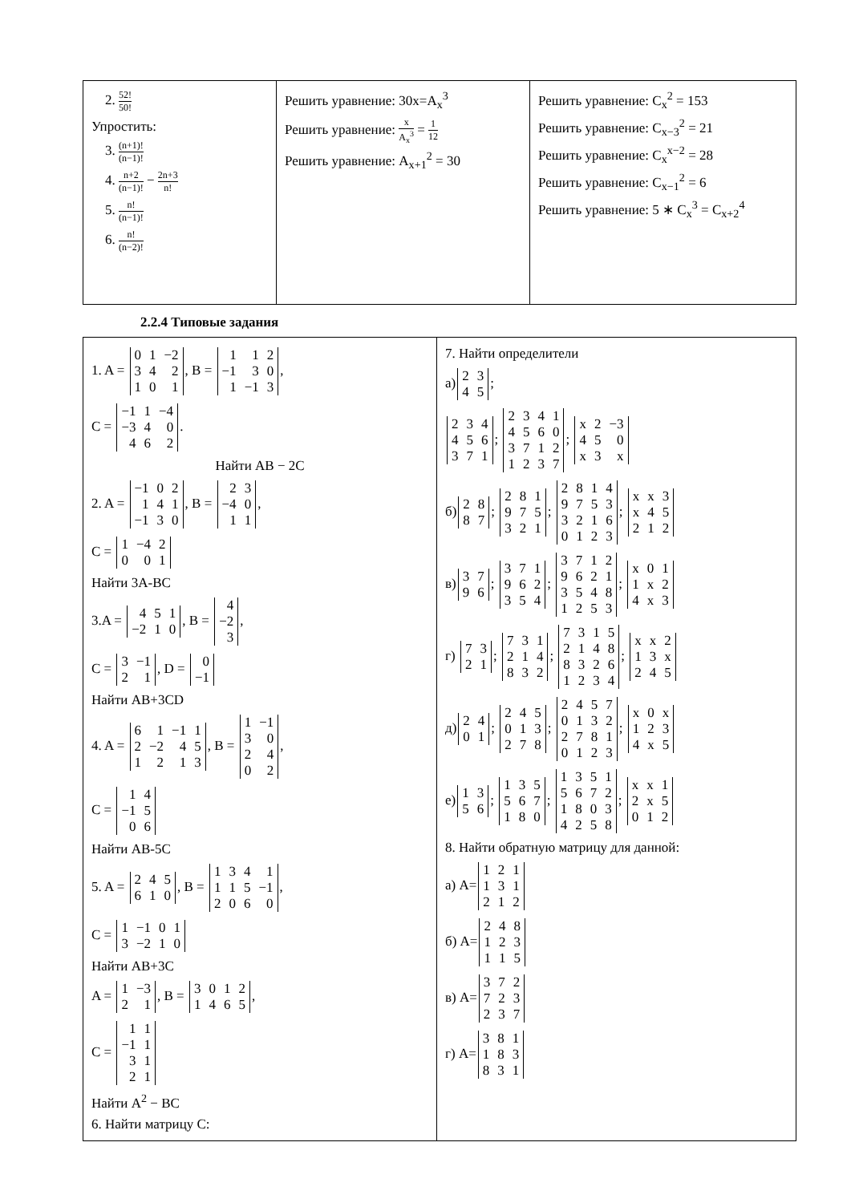| 2. 52! 50! Упростить: 3. (n+1)! (n−1)! 4. n+2 (n−1)! − 2n+3 n! 5. n! (n−1)! 6. n! (n−2)! | Решить уравнение: 30x=A<sub>x</sub><sup>3</sup> Решить уравнение: x A<sub>x</sub><sup>3</sup> = 1 12 Решить уравнение: A<sub>x+1</sub><sup>2</sup> = 30 | Решить уравнение: C<sub>x</sub><sup>2</sup> = 153 Решить уравнение: C<sub>x−3</sub><sup>2</sup> = 21 Решить уравнение: C<sub>x</sub><sup>x−2</sup> = 28 Решить уравнение: C<sub>x−1</sub><sup>2</sup> = 6 Решить уравнение: 5 ∗ C<sub>x</sub><sup>3</sup> = C<sub>x+2</sub><sup>4</sup> |
2.2.4 Типовые задания
| 1. A = 0 1 −2 3 4 2 1 0 1 , B = 1 1 2 −1 3 0 1 −1 3 , C = −1 1 −4 −3 4 0 4 6 2 . Найти AB − 2C 2. A = −1 0 2 1 4 1 −1 3 0 , B = 2 3 −4 0 1 1 , C = 1 −4 2 0 0 1 Найти 3A-BC 3.A = 4 5 1 −2 1 0 , B = 4 −2 3 , C = 3 −1 2 1 , D = 0 −1 Найти AB+3CD 4. A = 6 1 −1 1 2 −2 4 5 1 2 1 3 , B = 1 −1 3 0 2 4 0 2 , C = 1 4 −1 5 0 6 Найти AB-5C 5. A = 2 4 5 6 1 0 , B = 1 3 4 1 1 1 5 −1 2 0 6 0 , C = 1 −1 0 1 3 −2 1 0 Найти AB+3C A = 1 −3 2 1 , B = 3 0 1 2 1 4 6 5 , C = 1 1 −1 1 3 1 2 1 Найти A<sup>2</sup> − BC 6. Найти матрицу C: | 7. Найти определители а) 2 3 4 5 ; 2 3 4 4 5 6 3 7 1 ; 2 3 4 1 4 5 6 0 3 7 1 2 1 2 3 7 ; x 2 −3 4 5 0 x 3 x б) 2 8 8 7 ; 2 8 1 9 7 5 3 2 1 ; 2 8 1 4 9 7 5 3 3 2 1 6 0 1 2 3 ; x x 3 x 4 5 2 1 2 в) 3 7 9 6 ; 3 7 1 9 6 2 3 5 4 ; 3 7 1 2 9 6 2 1 3 5 4 8 1 2 5 3 ; x 0 1 1 x 2 4 x 3 г) 7 3 2 1 ; 7 3 1 2 1 4 8 3 2 ; 7 3 1 5 2 1 4 8 8 3 2 6 1 2 3 4 ; x x 2 1 3 x 2 4 5 д) 2 4 0 1 ; 2 4 5 0 1 3 2 7 8 ; 2 4 5 7 0 1 3 2 2 7 8 1 0 1 2 3 ; x 0 x 1 2 3 4 x 5 е) 1 3 5 6 ; 1 3 5 5 6 7 1 8 0 ; 1 3 5 1 5 6 7 2 1 8 0 3 4 2 5 8 ; x x 1 2 x 5 0 1 2 8. Найти обратную матрицу для данной: а) A= 1 2 1 1 3 1 2 1 2 б) A= 2 4 8 1 2 3 1 1 5 в) A= 3 7 2 7 2 3 2 3 7 г) A= 3 8 1 1 8 3 8 3 1 |